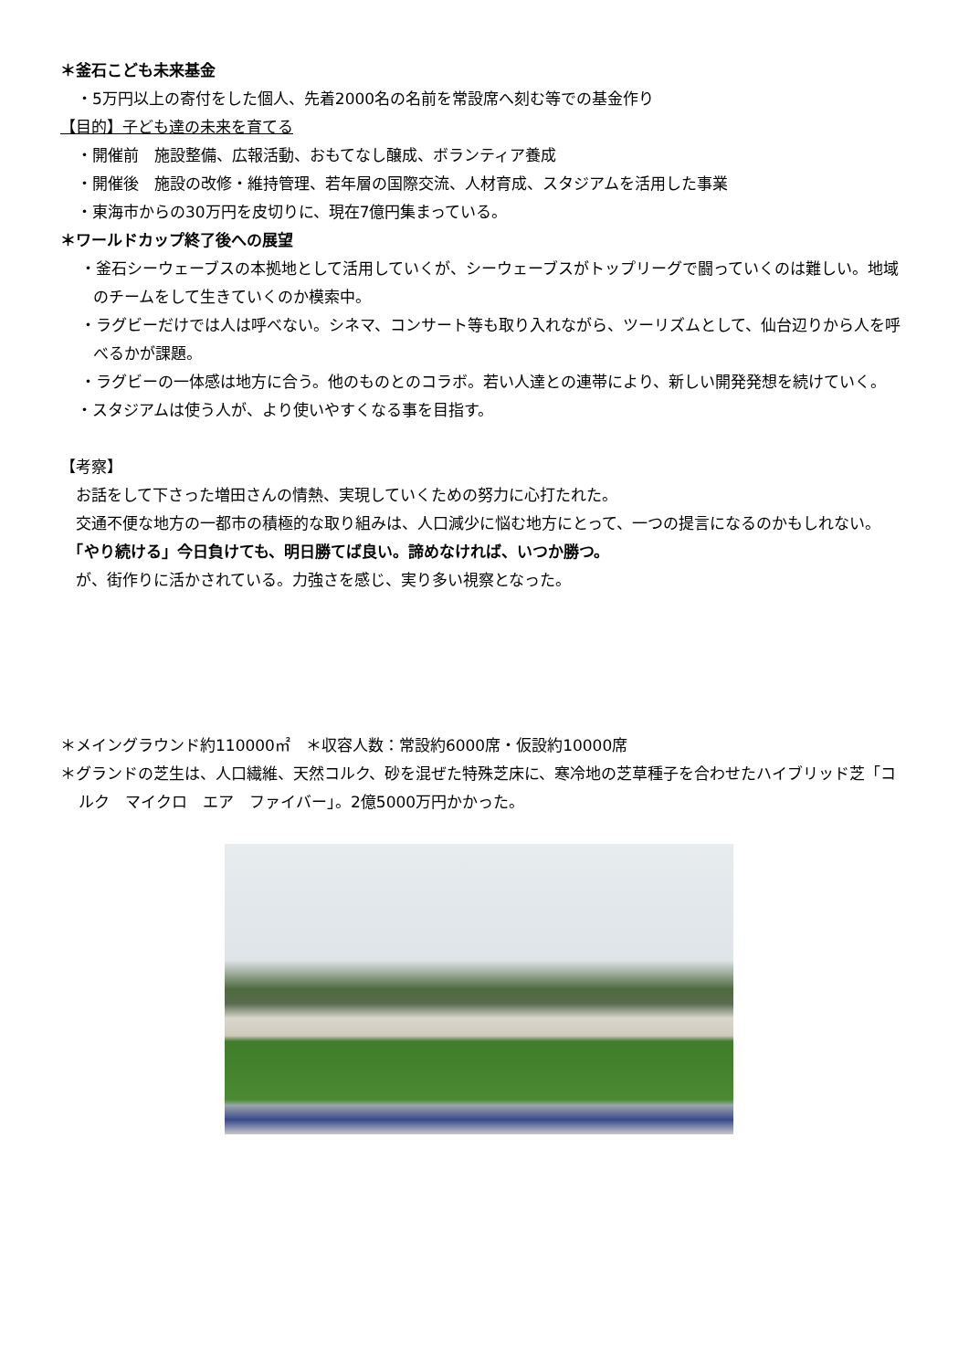＊釜石こども未来基金
・5万円以上の寄付をした個人、先着2000名の名前を常設席へ刻む等での基金作り
【目的】子ども達の未来を育てる
・開催前　施設整備、広報活動、おもてなし醸成、ボランティア養成
・開催後　施設の改修・維持管理、若年層の国際交流、人材育成、スタジアムを活用した事業
・東海市からの30万円を皮切りに、現在7億円集まっている。
＊ワールドカップ終了後への展望
・釜石シーウェーブスの本拠地として活用していくが、シーウェーブスがトップリーグで闘っていくのは難しい。地域のチームをして生きていくのか模索中。
・ラグビーだけでは人は呼べない。シネマ、コンサート等も取り入れながら、ツーリズムとして、仙台辺りから人を呼べるかが課題。
・ラグビーの一体感は地方に合う。他のものとのコラボ。若い人達との連帯により、新しい開発発想を続けていく。
・スタジアムは使う人が、より使いやすくなる事を目指す。
【考察】
　お話をして下さった増田さんの情熱、実現していくための努力に心打たれた。
　交通不便な地方の一都市の積極的な取り組みは、人口減少に悩む地方にとって、一つの提言になるのかもしれない。
　「やり続ける」今日負けても、明日勝てば良い。諦めなければ、いつか勝つ。
　が、街作りに活かされている。力強さを感じ、実り多い視察となった。
＊メイングラウンド約110000㎡　＊収容人数：常設約6000席・仮設約10000席
＊グランドの芝生は、人口繊維、天然コルク、砂を混ぜた特殊芝床に、寒冷地の芝草種子を合わせたハイブリッド芝「コルク　マイクロ　エア　ファイバー」。2億5000万円かかった。